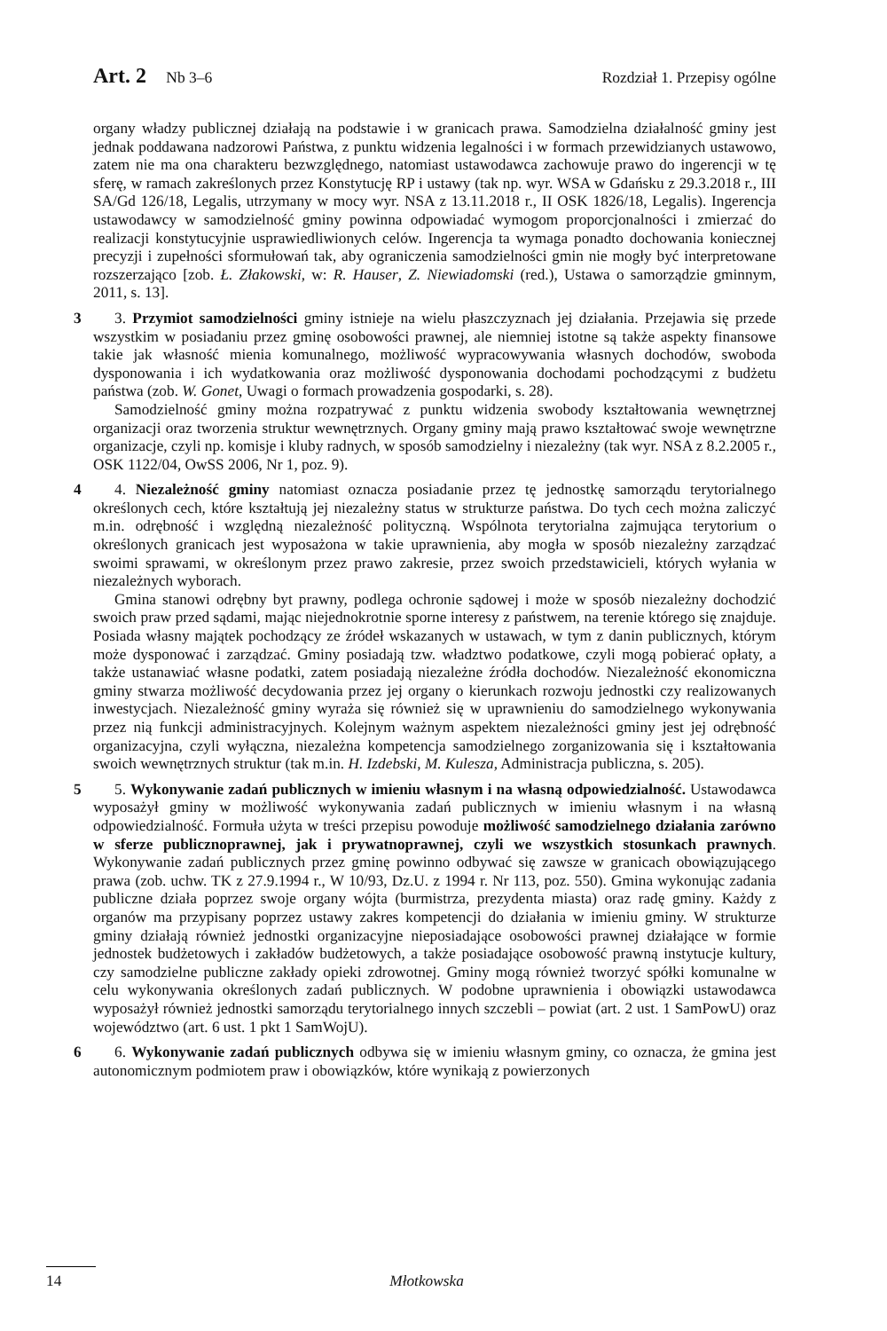Art. 2 Nb 3–6 Rozdział 1. Przepisy ogólne
organy władzy publicznej działają na podstawie i w granicach prawa. Samodzielna działalność gminy jest jednak poddawana nadzorowi Państwa, z punktu widzenia legalności i w formach przewidzianych ustawowo, zatem nie ma ona charakteru bezwzględnego, natomiast ustawodawca zachowuje prawo do ingerencji w tę sferę, w ramach zakreślonych przez Konstytucję RP i ustawy (tak np. wyr. WSA w Gdańsku z 29.3.2018 r., III SA/Gd 126/18, Legalis, utrzymany w mocy wyr. NSA z 13.11.2018 r., II OSK 1826/18, Legalis). Ingerencja ustawodawcy w samodzielność gminy powinna odpowiadać wymogom proporcjonalności i zmierzać do realizacji konstytucyjnie usprawiedliwionych celów. Ingerencja ta wymaga ponadto dochowania koniecznej precyzji i zupełności sformułowań tak, aby ograniczenia samodzielności gmin nie mogły być interpretowane rozszerzająco [zob. Ł. Złakowski, w: R. Hauser, Z. Niewiadomski (red.), Ustawa o samorządzie gminnym, 2011, s. 13].
3
3. Przymiot samodzielności gminy istnieje na wielu płaszczyznach jej działania. Przejawia się przede wszystkim w posiadaniu przez gminę osobowości prawnej, ale niemniej istotne są także aspekty finansowe takie jak własność mienia komunalnego, możliwość wypracowywania własnych dochodów, swoboda dysponowania i ich wydatkowania oraz możliwość dysponowania dochodami pochodzącymi z budżetu państwa (zob. W. Gonet, Uwagi o formach prowadzenia gospodarki, s. 28).
Samodzielność gminy można rozpatrywać z punktu widzenia swobody kształtowania wewnętrznej organizacji oraz tworzenia struktur wewnętrznych. Organy gminy mają prawo kształtować swoje wewnętrzne organizacje, czyli np. komisje i kluby radnych, w sposób samodzielny i niezależny (tak wyr. NSA z 8.2.2005 r., OSK 1122/04, OwSS 2006, Nr 1, poz. 9).
4
4. Niezależność gminy natomiast oznacza posiadanie przez tę jednostkę samorządu terytorialnego określonych cech, które kształtują jej niezależny status w strukturze państwa. Do tych cech można zaliczyć m.in. odrębność i względną niezależność polityczną. Wspólnota terytorialna zajmująca terytorium o określonych granicach jest wyposażona w takie uprawnienia, aby mogła w sposób niezależny zarządzać swoimi sprawami, w określonym przez prawo zakresie, przez swoich przedstawicieli, których wyłania w niezależnych wyborach.
Gmina stanowi odrębny byt prawny, podlega ochronie sądowej i może w sposób niezależny dochodzić swoich praw przed sądami, mając niejednokrotnie sporne interesy z państwem, na terenie którego się znajduje. Posiada własny majątek pochodzący ze źródeł wskazanych w ustawach, w tym z danin publicznych, którym może dysponować i zarządzać. Gminy posiadają tzw. władztwo podatkowe, czyli mogą pobierać opłaty, a także ustanawiać własne podatki, zatem posiadają niezależne źródła dochodów. Niezależność ekonomiczna gminy stwarza możliwość decydowania przez jej organy o kierunkach rozwoju jednostki czy realizowanych inwestycjach. Niezależność gminy wyraża się również się w uprawnieniu do samodzielnego wykonywania przez nią funkcji administracyjnych. Kolejnym ważnym aspektem niezależności gminy jest jej odrębność organizacyjna, czyli wyłączna, niezależna kompetencja samodzielnego zorganizowania się i kształtowania swoich wewnętrznych struktur (tak m.in. H. Izdebski, M. Kulesza, Administracja publiczna, s. 205).
5
5. Wykonywanie zadań publicznych w imieniu własnym i na własną odpowiedzialność. Ustawodawca wyposażył gminy w możliwość wykonywania zadań publicznych w imieniu własnym i na własną odpowiedzialność. Formuła użyta w treści przepisu powoduje możliwość samodzielnego działania zarówno w sferze publicznoprawnej, jak i prywatnoprawnej, czyli we wszystkich stosunkach prawnych. Wykonywanie zadań publicznych przez gminę powinno odbywać się zawsze w granicach obowiązującego prawa (zob. uchw. TK z 27.9.1994 r., W 10/93, Dz.U. z 1994 r. Nr 113, poz. 550). Gmina wykonując zadania publiczne działa poprzez swoje organy wójta (burmistrza, prezydenta miasta) oraz radę gminy. Każdy z organów ma przypisany poprzez ustawy zakres kompetencji do działania w imieniu gminy. W strukturze gminy działają również jednostki organizacyjne nieposiadające osobowości prawnej działające w formie jednostek budżetowych i zakładów budżetowych, a także posiadające osobowość prawną instytucje kultury, czy samodzielne publiczne zakłady opieki zdrowotnej. Gminy mogą również tworzyć spółki komunalne w celu wykonywania określonych zadań publicznych. W podobne uprawnienia i obowiązki ustawodawca wyposażył również jednostki samorządu terytorialnego innych szczebli – powiat (art. 2 ust. 1 SamPowU) oraz województwo (art. 6 ust. 1 pkt 1 SamWojU).
6
6. Wykonywanie zadań publicznych odbywa się w imieniu własnym gminy, co oznacza, że gmina jest autonomicznym podmiotem praw i obowiązków, które wynikają z powierzonych
14 Młotkowska